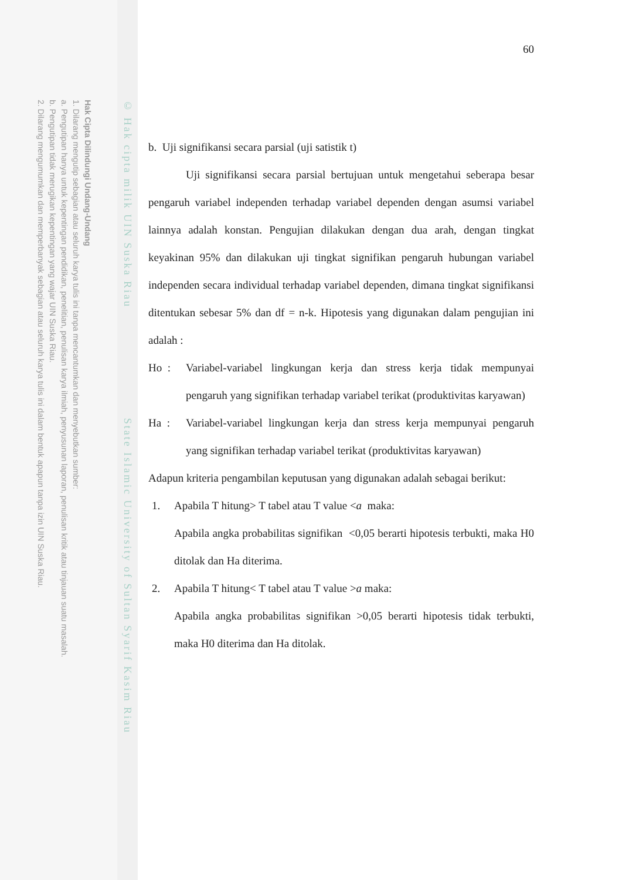Hak Cipta Dilindungi Undang-Undang
1. Dilarang mengutip sebagian atau seluruh karya tulis ini tanpa mencantumkan dan menyebutkan sumber:
a. Pengutipan hanya untuk kepentingan pendidikan, penelitian, penulisan karya ilmiah, penyusunan laporan, penulisan kritik atau tinjauan suatu masalah.
b. Pengutipan tidak merugikan kepentingan yang wajar UIN Suska Riau.
2. Dilarang mengumumkan dan memperbanyak sebagian atau seluruh karya tulis ini dalam bentuk apapun tanpa izin UIN Suska Riau.
© Hak cipta milik UIN Suska Riau State Islamic University of Sultan Syarif Kasim Riau
60
b. Uji signifikansi secara parsial (uji satistik t)
Uji signifikansi secara parsial bertujuan untuk mengetahui seberapa besar pengaruh variabel independen terhadap variabel dependen dengan asumsi variabel lainnya adalah konstan. Pengujian dilakukan dengan dua arah, dengan tingkat keyakinan 95% dan dilakukan uji tingkat signifikan pengaruh hubungan variabel independen secara individual terhadap variabel dependen, dimana tingkat signifikansi ditentukan sebesar 5% dan df = n-k. Hipotesis yang digunakan dalam pengujian ini adalah :
Ho : Variabel-variabel lingkungan kerja dan stress kerja tidak mempunyai pengaruh yang signifikan terhadap variabel terikat (produktivitas karyawan)
Ha : Variabel-variabel lingkungan kerja dan stress kerja mempunyai pengaruh yang signifikan terhadap variabel terikat (produktivitas karyawan)
Adapun kriteria pengambilan keputusan yang digunakan adalah sebagai berikut:
1. Apabila T hitung> T tabel atau T value <a maka:
Apabila angka probabilitas signifikan <0,05 berarti hipotesis terbukti, maka H0 ditolak dan Ha diterima.
2. Apabila T hitung< T tabel atau T value >a maka:
Apabila angka probabilitas signifikan >0,05 berarti hipotesis tidak terbukti, maka H0 diterima dan Ha ditolak.